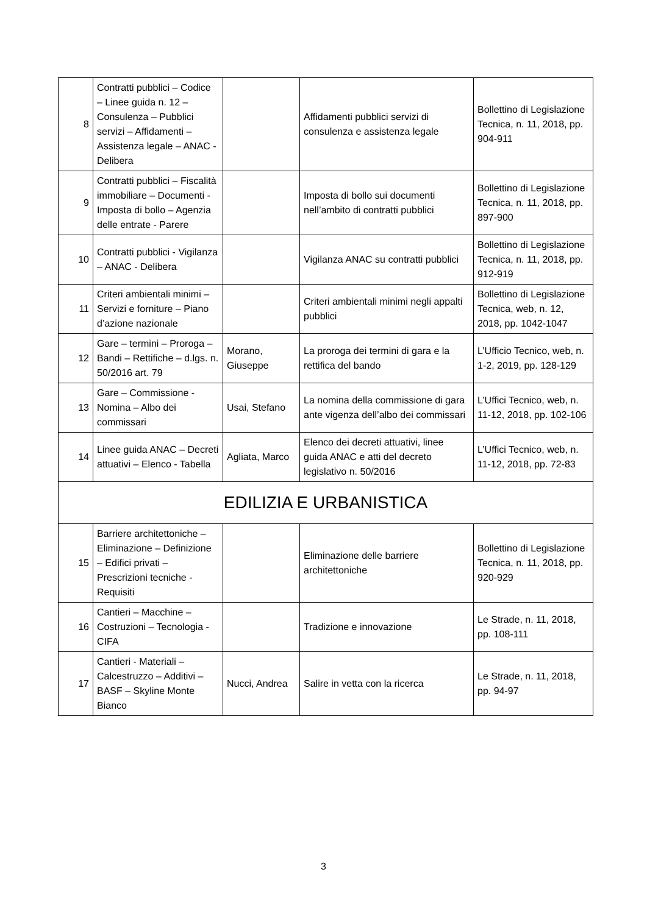| 8 | Contratti pubblici – Codice – Linee guida n. 12 – Consulenza – Pubblici servizi – Affidamenti – Assistenza legale – ANAC - Delibera | | Affidamenti pubblici servizi di consulenza e assistenza legale | Bollettino di Legislazione Tecnica, n. 11, 2018, pp. 904-911 |
| 9 | Contratti pubblici – Fiscalità immobiliare – Documenti - Imposta di bollo – Agenzia delle entrate - Parere | | Imposta di bollo sui documenti nell’ambito di contratti pubblici | Bollettino di Legislazione Tecnica, n. 11, 2018, pp. 897-900 |
| 10 | Contratti pubblici - Vigilanza – ANAC - Delibera | | Vigilanza ANAC su contratti pubblici | Bollettino di Legislazione Tecnica, n. 11, 2018, pp. 912-919 |
| 11 | Criteri ambientali minimi – Servizi e forniture – Piano d’azione nazionale | | Criteri ambientali minimi negli appalti pubblici | Bollettino di Legislazione Tecnica, web, n. 12, 2018, pp. 1042-1047 |
| 12 | Gare – termini – Proroga – Bandi – Rettifiche – d.lgs. n. 50/2016 art. 79 | Morano, Giuseppe | La proroga dei termini di gara e la rettifica del bando | L’Ufficio Tecnico, web, n. 1-2, 2019, pp. 128-129 |
| 13 | Gare – Commissione - Nomina – Albo dei commissari | Usai, Stefano | La nomina della commissione di gara ante vigenza dell’albo dei commissari | L’Uffici Tecnico, web, n. 11-12, 2018, pp. 102-106 |
| 14 | Linee guida ANAC – Decreti attuativi – Elenco - Tabella | Agliata, Marco | Elenco dei decreti attuativi, linee guida ANAC e atti del decreto legislativo n. 50/2016 | L’Uffici Tecnico, web, n. 11-12, 2018, pp. 72-83 |
| EDILIZIA E URBANISTICA | | | | |
| 15 | Barriere architettoniche – Eliminazione – Definizione – Edifici privati – Prescrizioni tecniche - Requisiti | | Eliminazione delle barriere architettoniche | Bollettino di Legislazione Tecnica, n. 11, 2018, pp. 920-929 |
| 16 | Cantieri – Macchine – Costruzioni – Tecnologia - CIFA | | Tradizione e innovazione | Le Strade, n. 11, 2018, pp. 108-111 |
| 17 | Cantieri - Materiali – Calcestruzzo – Additivi – BASF – Skyline Monte Bianco | Nucci, Andrea | Salire in vetta con la ricerca | Le Strade, n. 11, 2018, pp. 94-97 |
3